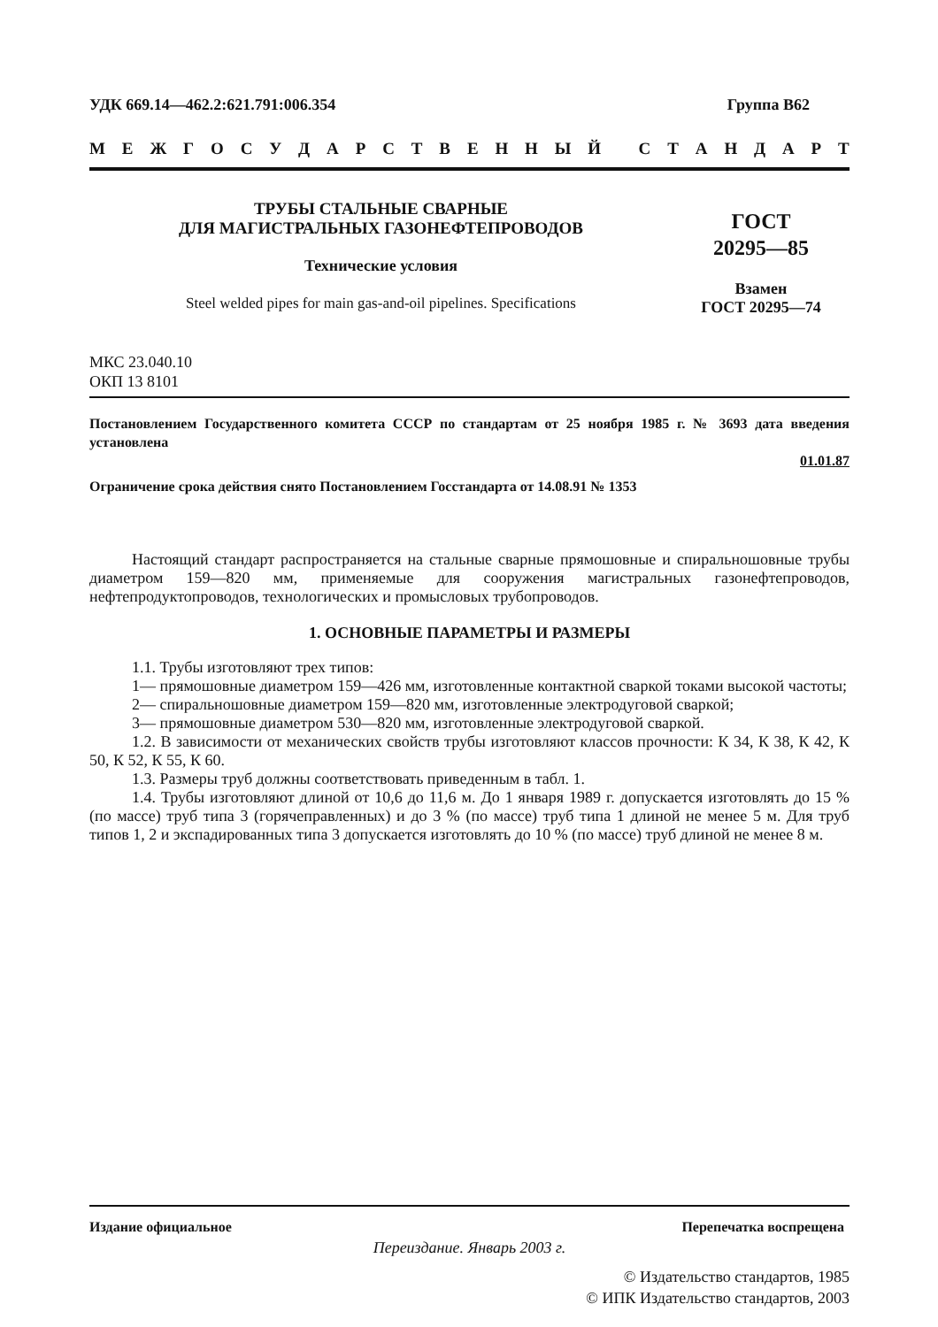УДК 669.14—462.2:621.791:006.354 Группа В62
МЕЖГОСУДАРСТВЕННЫЙ СТАНДАРТ
ТРУБЫ СТАЛЬНЫЕ СВАРНЫЕ
ДЛЯ МАГИСТРАЛЬНЫХ ГАЗОНЕФТЕПРОВОДОВ
Технические условия
Steel welded pipes for main gas-and-oil pipelines. Specifications
ГОСТ
20295—85
Взамен
ГОСТ 20295—74
МКС 23.040.10
ОКП 13 8101
Постановлением Государственного комитета СССР по стандартам от 25 ноября 1985 г. № 3693 дата введения установлена
01.01.87
Ограничение срока действия снято Постановлением Госстандарта от 14.08.91 № 1353
Настоящий стандарт распространяется на стальные сварные прямошовные и спиральношовные трубы диаметром 159—820 мм, применяемые для сооружения магистральных газонефтепроводов, нефтепродуктопроводов, технологических и промысловых трубопроводов.
1. ОСНОВНЫЕ ПАРАМЕТРЫ И РАЗМЕРЫ
1.1. Трубы изготовляют трех типов:
1— прямошовные диаметром 159—426 мм, изготовленные контактной сваркой токами высокой частоты;
2— спиральношовные диаметром 159—820 мм, изготовленные электродуговой сваркой;
3— прямошовные диаметром 530—820 мм, изготовленные электродуговой сваркой.
1.2. В зависимости от механических свойств трубы изготовляют классов прочности: К 34, К 38, К 42, К 50, К 52, К 55, К 60.
1.3. Размеры труб должны соответствовать приведенным в табл. 1.
1.4. Трубы изготовляют длиной от 10,6 до 11,6 м. До 1 января 1989 г. допускается изготовлять до 15 % (по массе) труб типа 3 (горячеправленных) и до 3 % (по массе) труб типа 1 длиной не менее 5 м. Для труб типов 1, 2 и экспадированных типа 3 допускается изготовлять до 10 % (по массе) труб длиной не менее 8 м.
Издание официальное Перепечатка воспрещена
Переиздание. Январь 2003 г.
© Издательство стандартов, 1985
© ИПК Издательство стандартов, 2003